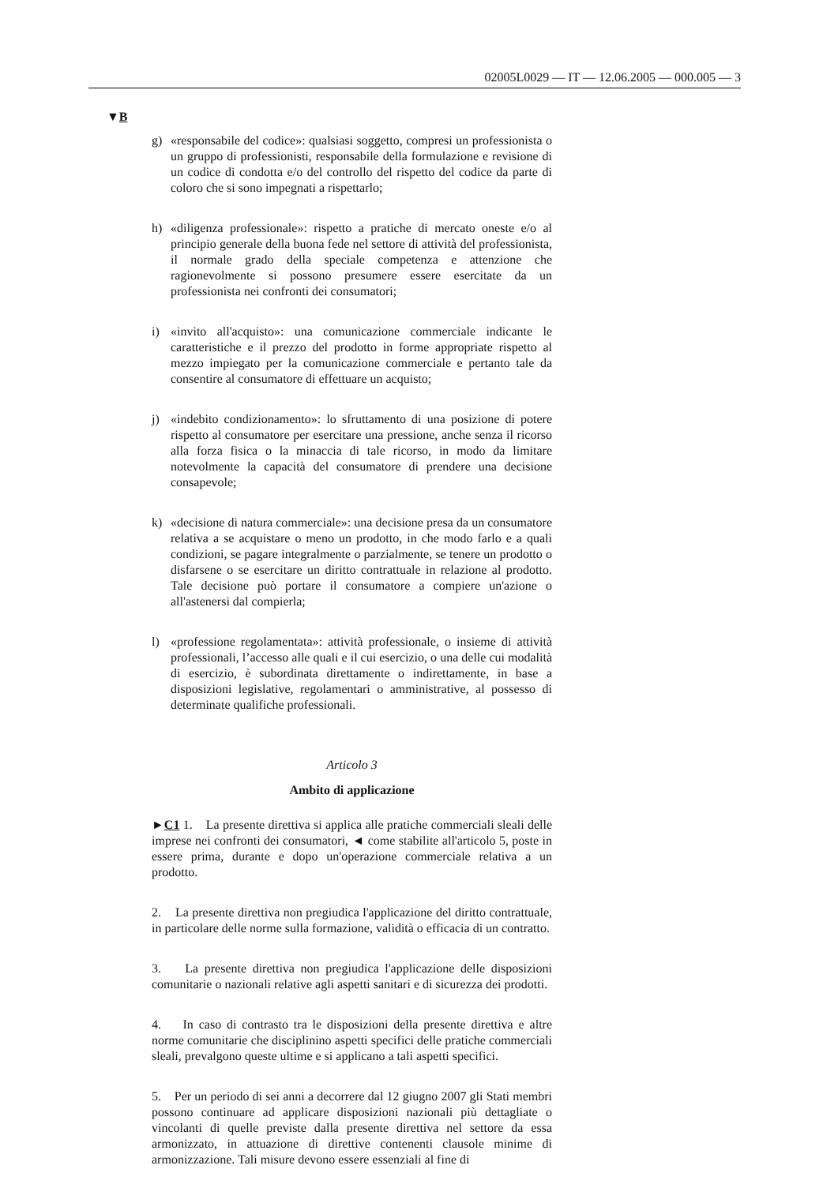02005L0029 — IT — 12.06.2005 — 000.005 — 3
▼B
g) «responsabile del codice»: qualsiasi soggetto, compresi un professionista o un gruppo di professionisti, responsabile della formulazione e revisione di un codice di condotta e/o del controllo del rispetto del codice da parte di coloro che si sono impegnati a rispettarlo;
h) «diligenza professionale»: rispetto a pratiche di mercato oneste e/o al principio generale della buona fede nel settore di attività del professionista, il normale grado della speciale competenza e attenzione che ragionevolmente si possono presumere essere esercitate da un professionista nei confronti dei consumatori;
i) «invito all'acquisto»: una comunicazione commerciale indicante le caratteristiche e il prezzo del prodotto in forme appropriate rispetto al mezzo impiegato per la comunicazione commerciale e pertanto tale da consentire al consumatore di effettuare un acquisto;
j) «indebito condizionamento»: lo sfruttamento di una posizione di potere rispetto al consumatore per esercitare una pressione, anche senza il ricorso alla forza fisica o la minaccia di tale ricorso, in modo da limitare notevolmente la capacità del consumatore di prendere una decisione consapevole;
k) «decisione di natura commerciale»: una decisione presa da un consumatore relativa a se acquistare o meno un prodotto, in che modo farlo e a quali condizioni, se pagare integralmente o parzialmente, se tenere un prodotto o disfarsene o se esercitare un diritto contrattuale in relazione al prodotto. Tale decisione può portare il consumatore a compiere un'azione o all'astenersi dal compierla;
l) «professione regolamentata»: attività professionale, o insieme di attività professionali, l’accesso alle quali e il cui esercizio, o una delle cui modalità di esercizio, è subordinata direttamente o indirettamente, in base a disposizioni legislative, regolamentari o amministrative, al possesso di determinate qualifiche professionali.
Articolo 3
Ambito di applicazione
►C1 1. La presente direttiva si applica alle pratiche commerciali sleali delle imprese nei confronti dei consumatori, ◄ come stabilite all'articolo 5, poste in essere prima, durante e dopo un'operazione commerciale relativa a un prodotto.
2. La presente direttiva non pregiudica l'applicazione del diritto contrattuale, in particolare delle norme sulla formazione, validità o efficacia di un contratto.
3. La presente direttiva non pregiudica l'applicazione delle disposizioni comunitarie o nazionali relative agli aspetti sanitari e di sicurezza dei prodotti.
4. In caso di contrasto tra le disposizioni della presente direttiva e altre norme comunitarie che disciplinino aspetti specifici delle pratiche commerciali sleali, prevalgono queste ultime e si applicano a tali aspetti specifici.
5. Per un periodo di sei anni a decorrere dal 12 giugno 2007 gli Stati membri possono continuare ad applicare disposizioni nazionali più dettagliate o vincolanti di quelle previste dalla presente direttiva nel settore da essa armonizzato, in attuazione di direttive contenenti clausole minime di armonizzazione. Tali misure devono essere essenziali al fine di